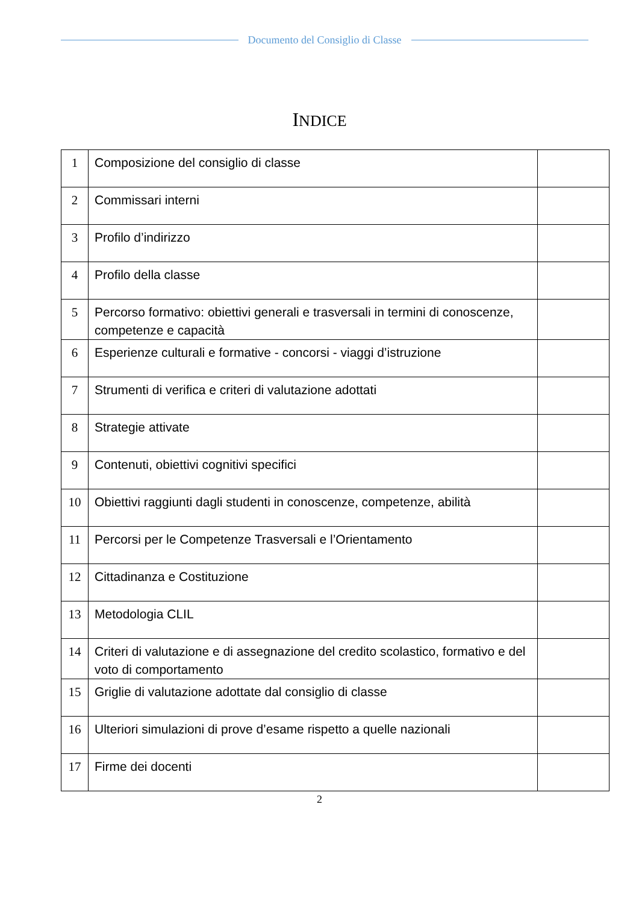Documento del Consiglio di Classe
INDICE
| 1 | Composizione del consiglio di classe | |
| 2 | Commissari interni | |
| 3 | Profilo d’indirizzo | |
| 4 | Profilo della classe | |
| 5 | Percorso formativo: obiettivi generali e trasversali in termini di conoscenze, competenze e capacità | |
| 6 | Esperienze culturali e formative - concorsi - viaggi d’istruzione | |
| 7 | Strumenti di verifica e criteri di valutazione adottati | |
| 8 | Strategie attivate | |
| 9 | Contenuti, obiettivi cognitivi specifici | |
| 10 | Obiettivi raggiunti dagli studenti in conoscenze, competenze, abilità | |
| 11 | Percorsi per le Competenze Trasversali e l’Orientamento | |
| 12 | Cittadinanza e Costituzione | |
| 13 | Metodologia CLIL | |
| 14 | Criteri di valutazione e di assegnazione del credito scolastico, formativo e del voto di comportamento | |
| 15 | Griglie di valutazione adottate dal consiglio di classe | |
| 16 | Ulteriori simulazioni di prove d’esame rispetto a quelle nazionali | |
| 17 | Firme dei docenti | |
2